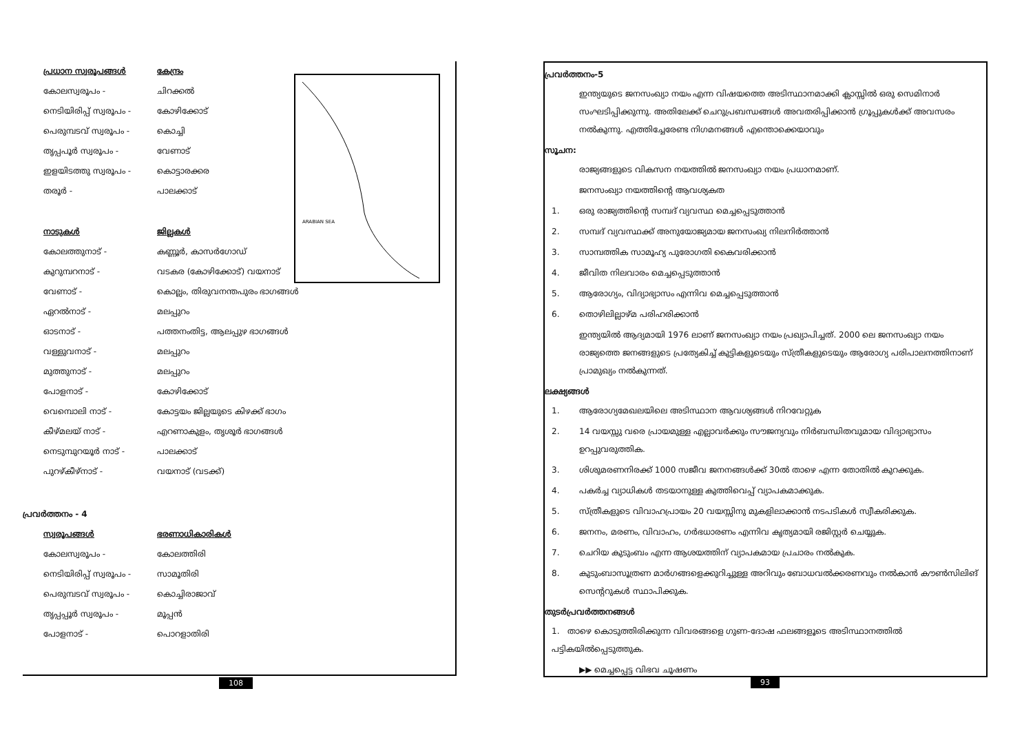ARABIAN SEA
| പ്രധാന സ്വരൂപങ്ങൾ | കേന്ദ്രം |
| --- | --- |
| കോലസ്വരൂപം - | ചിറക്കൽ |
| നെടിയിരിപ്പ് സ്വരൂപം - | കോഴിക്കോട് |
| പെരുമ്പടവ് സ്വരൂപം - | കൊച്ചി |
| തൃപ്പപൂർ സ്വരൂപം - | വേണാട് |
| ഇളയിടത്തു സ്വരൂപം - | കൊട്ടാരക്കര |
| തരൂർ - | പാലക്കാട് |
| നാടുകൾ | ജില്ലകൾ |
| കോലത്തുനാട് - | കണ്ണൂർ, കാസർഗോഡ് |
| കുറുമ്പറനാട് - | വടകര (കോഴിക്കോട്) വയനാട് |
| വേണാട് - | കൊല്ലം, തിരുവനന്തപുരം ഭാഗങ്ങൾ |
| ഏറൽനാട് - | മലപ്പുറം |
| ഓടനാട് - | പത്തനംതിട്ട, ആലപ്പുഴ ഭാഗങ്ങൾ |
| വള്ളുവനാട് - | മലപ്പുറം |
| മുത്തുനാട് - | മലപ്പുറം |
| പോളനാട് - | കോഴിക്കോട് |
| വെമ്പൊലി നാട് - | കോട്ടയം ജില്ലയുടെ കിഴക്ക് ഭാഗം |
| കീഴ്മലയ് നാട് - | എറണാകുളം, തൃശൂർ ഭാഗങ്ങൾ |
| നെടുമ്പുറയൂർ നാട് - | പാലക്കാട് |
| പുറഴ്കീഴ്നാട് - | വയനാട് (വടക്ക്) |
പ്രവർത്തനം - 4
| സ്വരൂപങ്ങൾ | ഭരണാധികാരികൾ |
| --- | --- |
| കോലസ്വരൂപം - | കോലത്തിരി |
| നെടിയിരിപ്പ് സ്വരൂപം - | സാമൂതിരി |
| പെരുമ്പടവ് സ്വരൂപം - | കൊച്ചിരാജാവ് |
| തൃപ്പപ്പൂർ സ്വരൂപം - | മൂപ്പൻ |
| പോളനാട് - | പൊറളാതിരി |
108
പ്രവർത്തനം-5
ഇന്ത്യയുടെ ജനസംഖ്യാ നയം എന്ന വിഷയത്തെ അടിസ്ഥാനമാക്കി ക്ലാസ്സിൽ ഒരു സെമിനാർ സംഘടിപ്പിക്കുന്നു. അതിലേക്ക് ചെറുപ്രബന്ധങ്ങൾ അവതരിപ്പിക്കാൻ ഗ്രൂപ്പുകൾക്ക് അവസരം നൽകുന്നു. എത്തിച്ചേരേണ്ട നിഗമനങ്ങൾ എന്തൊക്കെയാവും
സൂചന:
രാജ്യങ്ങളുടെ വികസന നയത്തിൽ ജനസംഖ്യാ നയം പ്രധാനമാണ്.
ജനസംഖ്യാ നയത്തിന്റെ ആവശ്യകത
1. ഒരു രാജ്യത്തിന്റെ സമ്പദ് വ്യവസ്ഥ മെച്ചപ്പെടുത്താൻ
2. സമ്പദ് വ്യവസ്ഥക്ക് അനുയോജ്യമായ ജനസംഖ്യ നിലനിർത്താൻ
3. സാമ്പത്തിക സാമൂഹ്യ പുരോഗതി കൈവരിക്കാൻ
4. ജീവിത നിലവാരം മെച്ചപ്പെടുത്താൻ
5. ആരോഗ്യം, വിദ്യാഭ്യാസം എന്നിവ മെച്ചപ്പെടുത്താൻ
6. തൊഴിലില്ലാഴ്മ പരിഹരിക്കാൻ
ഇന്ത്യയിൽ ആദ്യമായി 1976 ലാണ് ജനസംഖ്യാ നയം പ്രഖ്യാപിച്ചത്. 2000 ലെ ജനസംഖ്യാ നയം രാജ്യത്തെ ജനങ്ങളുടെ പ്രത്യേകിച്ച് കുട്ടികളുടെയും സ്ത്രീകളുടെയും ആരോഗ്യ പരിപാലനത്തിനാണ് പ്രാമുഖ്യം നൽകുന്നത്.
ലക്ഷ്യങ്ങൾ
1. ആരോഗ്യമേഖലയിലെ അടിസ്ഥാന ആവശ്യങ്ങൾ നിറവേറ്റുക
2. 14 വയസ്സു വരെ പ്രായമുള്ള എല്ലാവർക്കും സൗജന്യവും നിർബന്ധിതവുമായ വിദ്യാഭ്യാസം
ഉറപ്പുവരുത്തിക.
3. ശിശുമരണനിരക്ക് 1000 സജീവ ജനനങ്ങൾക്ക് 30ൽ താഴെ എന്ന തോതിൽ കുറക്കുക.
4. പകർച്ച വ്യാധികൾ തടയാനുള്ള കുത്തിവെപ്പ് വ്യാപകമാക്കുക.
5. സ്ത്രീകളുടെ വിവാഹപ്രായം 20 വയസ്സിനു മുകളിലാക്കാൻ നടപടികൾ സ്വീകരിക്കുക.
6. ജനനം, മരണം, വിവാഹം, ഗർഭധാരണം എന്നിവ കൃത്യമായി രജിസ്റ്റർ ചെയ്യുക.
7. ചെറിയ കുടുംബം എന്ന ആശയത്തിന് വ്യാപകമായ പ്രചാരം നൽകുക.
8. കുടുംബാസൂത്രണ മാർഗങ്ങളെക്കുറിച്ചുള്ള അറിവും ബോധവൽക്കരണവും നൽകാൻ കൗൺസിലിങ്
സെന്ററുകൾ സ്ഥാപിക്കുക.
തുടർപ്രവർത്തനങ്ങൾ
1. താഴെ കൊടുത്തിരിക്കുന്ന വിവരങ്ങളെ ഗുണ-ദോഷ ഫലങ്ങളൂടെ അടിസ്ഥാനത്തിൽ പട്ടികയിൽപ്പെടുത്തുക.
▶▶ മെച്ചപ്പെട്ട വിഭവ ചൂഷണം
93